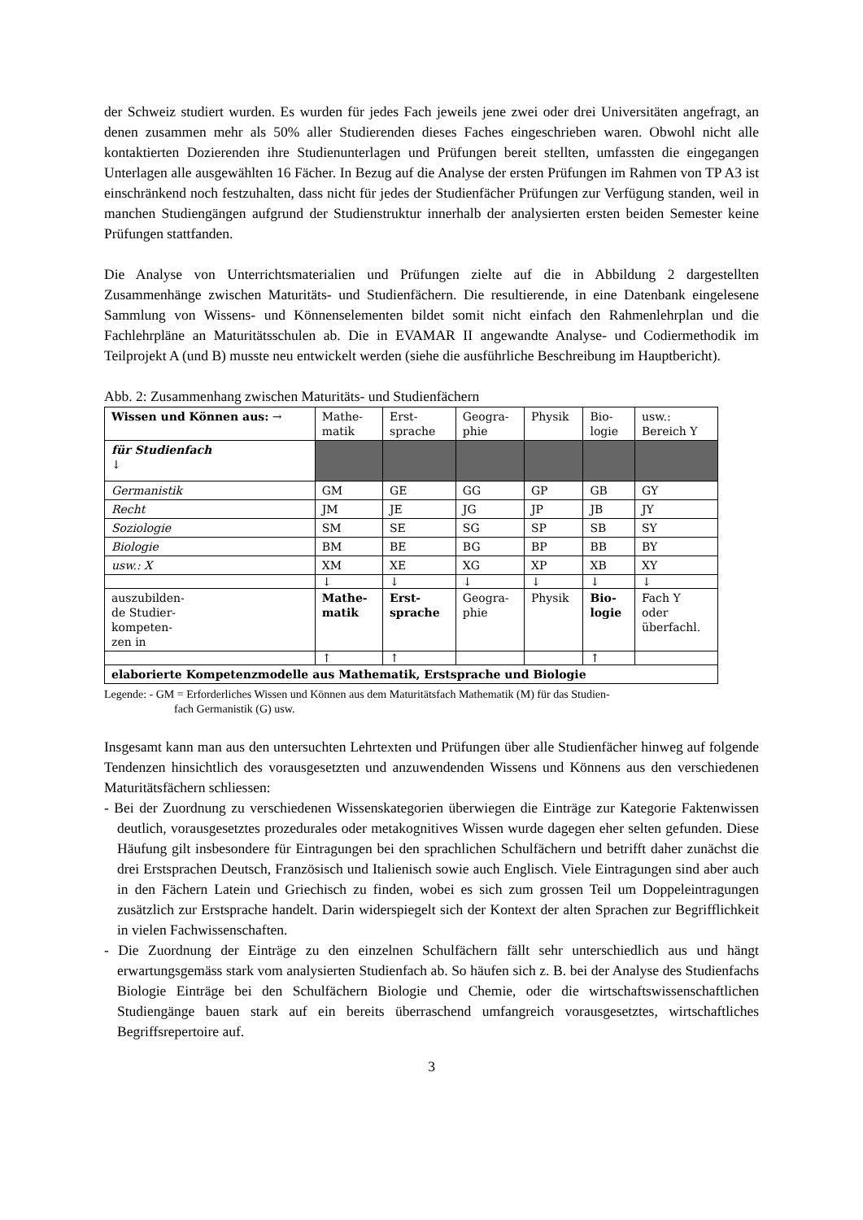der Schweiz studiert wurden. Es wurden für jedes Fach jeweils jene zwei oder drei Universitäten angefragt, an denen zusammen mehr als 50% aller Studierenden dieses Faches eingeschrieben waren. Obwohl nicht alle kontaktierten Dozierenden ihre Studienunterlagen und Prüfungen bereit stellten, umfassten die eingegangen Unterlagen alle ausgewählten 16 Fächer. In Bezug auf die Analyse der ersten Prüfungen im Rahmen von TP A3 ist einschränkend noch festzuhalten, dass nicht für jedes der Studienfächer Prüfungen zur Verfügung standen, weil in manchen Studiengängen aufgrund der Studienstruktur innerhalb der analysierten ersten beiden Semester keine Prüfungen stattfanden.
Die Analyse von Unterrichtsmaterialien und Prüfungen zielte auf die in Abbildung 2 dargestellten Zusammenhänge zwischen Maturitäts- und Studienfächern. Die resultierende, in eine Datenbank eingelesene Sammlung von Wissens- und Könnenselementen bildet somit nicht einfach den Rahmenlehrplan und die Fachlehrpläne an Maturitätsschulen ab. Die in EVAMAR II angewandte Analyse- und Codiermethodik im Teilprojekt A (und B) musste neu entwickelt werden (siehe die ausführliche Beschreibung im Hauptbericht).
Abb. 2: Zusammenhang zwischen Maturitäts- und Studienfächern
| Wissen und Können aus: → | Mathe- matik | Erst- sprache | Geogra- phie | Physik | Bio- logie | usw.: Bereich Y |
| für Studienfach ↓ | | | | | | |
| Germanistik | GM | GE | GG | GP | GB | GY |
| Recht | JM | JE | JG | JP | JB | JY |
| Soziologie | SM | SE | SG | SP | SB | SY |
| Biologie | BM | BE | BG | BP | BB | BY |
| usw.: X | XM | XE | XG | XP | XB | XY |
| | ↓ | ↓ | ↓ | ↓ | ↓ | ↓ |
| auszubilden- de Studier- kompeten- zen in | Mathe- matik | Erst- sprache | Geogra- phie | Physik | Bio- logie | Fach Y oder überfachl. |
| | ↑ | ↑ | | | ↑ | |
| elaborierte Kompetenzmodelle aus Mathematik, Erstsprache und Biologie | | | | | | |
Legende: - GM = Erforderliches Wissen und Können aus dem Maturitätsfach Mathematik (M) für das Studien-
fach Germanistik (G) usw.
Insgesamt kann man aus den untersuchten Lehrtexten und Prüfungen über alle Studienfächer hinweg auf folgende Tendenzen hinsichtlich des vorausgesetzten und anzuwendenden Wissens und Könnens aus den verschiedenen Maturitätsfächern schliessen:
- Bei der Zuordnung zu verschiedenen Wissenskategorien überwiegen die Einträge zur Kategorie Faktenwissen deutlich, vorausgesetztes prozedurales oder metakognitives Wissen wurde dagegen eher selten gefunden. Diese Häufung gilt insbesondere für Eintragungen bei den sprachlichen Schulfächern und betrifft daher zunächst die drei Erstsprachen Deutsch, Französisch und Italienisch sowie auch Englisch. Viele Eintragungen sind aber auch in den Fächern Latein und Griechisch zu finden, wobei es sich zum grossen Teil um Doppeleintragungen zusätzlich zur Erstsprache handelt. Darin widerspiegelt sich der Kontext der alten Sprachen zur Begrifflichkeit in vielen Fachwissenschaften.
- Die Zuordnung der Einträge zu den einzelnen Schulfächern fällt sehr unterschiedlich aus und hängt erwartungsgemäss stark vom analysierten Studienfach ab. So häufen sich z. B. bei der Analyse des Studienfachs Biologie Einträge bei den Schulfächern Biologie und Chemie, oder die wirtschaftswissenschaftlichen Studiengänge bauen stark auf ein bereits überraschend umfangreich vorausgesetztes, wirtschaftliches Begriffsrepertoire auf.
3